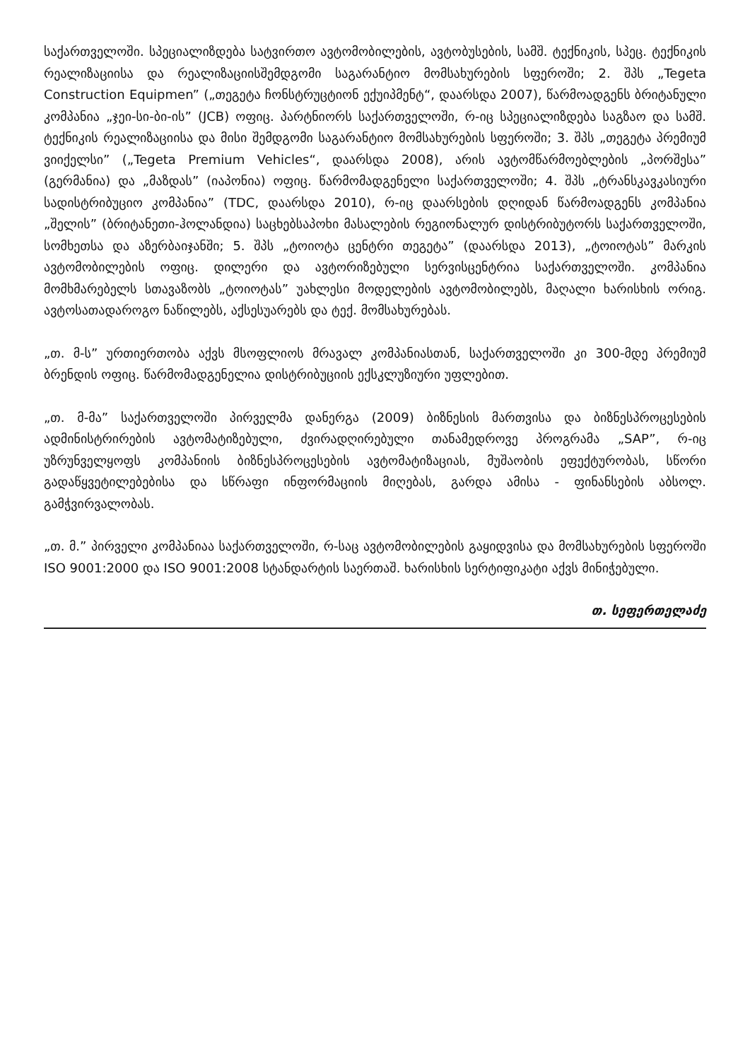საქართველოში. სპეციალიზდება სატვირთო ავტომობილების, ავტობუსების, სამშ. ტექნიკის, სპეც. ტექნიკის რეალიზაციისა და რეალიზაციისშემდგომი საგარანტიო მომსახურების სფეროში; 2. შპს „Tegeta Construction Equipmen” („თეგეტა ჩონსტრუცტიონ ექუიპმენტ“, დაარსდა 2007), წარმოადგენს ბრიტანული კომპანია „ჯეი-სი-ბი-ის” (JCB) ოფიც. პარტნიორს საქართველოში, რ-იც სპეციალიზდება საგზაო და სამშ. ტექნიკის რეალიზაციისა და მისი შემდგომი საგარანტიო მომსახურების სფეროში; 3. შპს „თეგეტა პრემიუმ ვიიქელსი” („Tegeta Premium Vehicles“, დაარსდა 2008), არის ავტომწარმოებლების „პორშესა” (გერმანია) და „მაზდას” (იაპონია) ოფიც. წარმომადგენელი საქართველოში; 4. შპს „ტრანსკავკასიური სადისტრიბუციო კომპანია” (TDC, დაარსდა 2010), რ-იც დაარსების დღიდან წარმოადგენს კომპანია „შელის” (ბრიტანეთი-ჰოლანდია) საცხებსაპოხი მასალების რეგიონალურ დისტრიბუტორს საქართველოში, სომხეთსა და აზერბაიჯანში; 5. შპს „ტოიოტა ცენტრი თეგეტა” (დაარსდა 2013), „ტოიოტას” მარკის ავტომობილების ოფიც. დილერი და ავტორიზებული სერვისცენტრია საქართველოში. კომპანია მომხმარებელს სთავაზობს „ტოიოტას” უახლესი მოდელების ავტომობილებს, მაღალი ხარისხის ორიგ. ავტოსათადაროგო ნაწილებს, აქსესუარებს და ტექ. მომსახურებას.
„თ. მ-ს” ურთიერთობა აქვს მსოფლიოს მრავალ კომპანიასთან, საქართველოში კი 300-მდე პრემიუმ ბრენდის ოფიც. წარმომადგენელია დისტრიბუციის ექსკლუზიური უფლებით.
„თ. მ-მა” საქართველოში პირველმა დანერგა (2009) ბიზნესის მართვისა და ბიზნესპროცესების ადმინისტრირების ავტომატიზებული, ძვირადღირებული თანამედროვე პროგრამა „SAP”, რ-იც უზრუნველყოფს კომპანიის ბიზნესპროცესების ავტომატიზაციას, მუშაობის ეფექტურობას, სწორი გადაწყვეტილებებისა და სწრაფი ინფორმაციის მიღებას, გარდა ამისა - ფინანსების აბსოლ. გამჭვირვალობას.
„თ. მ.” პირველი კომპანიაა საქართველოში, რ-საც ავტომობილების გაყიდვისა და მომსახურების სფეროში ISO 9001:2000 და ISO 9001:2008 სტანდარტის საერთაშ. ხარისხის სერტიფიკატი აქვს მინიჭებული.
თ. სეფერთელაძე